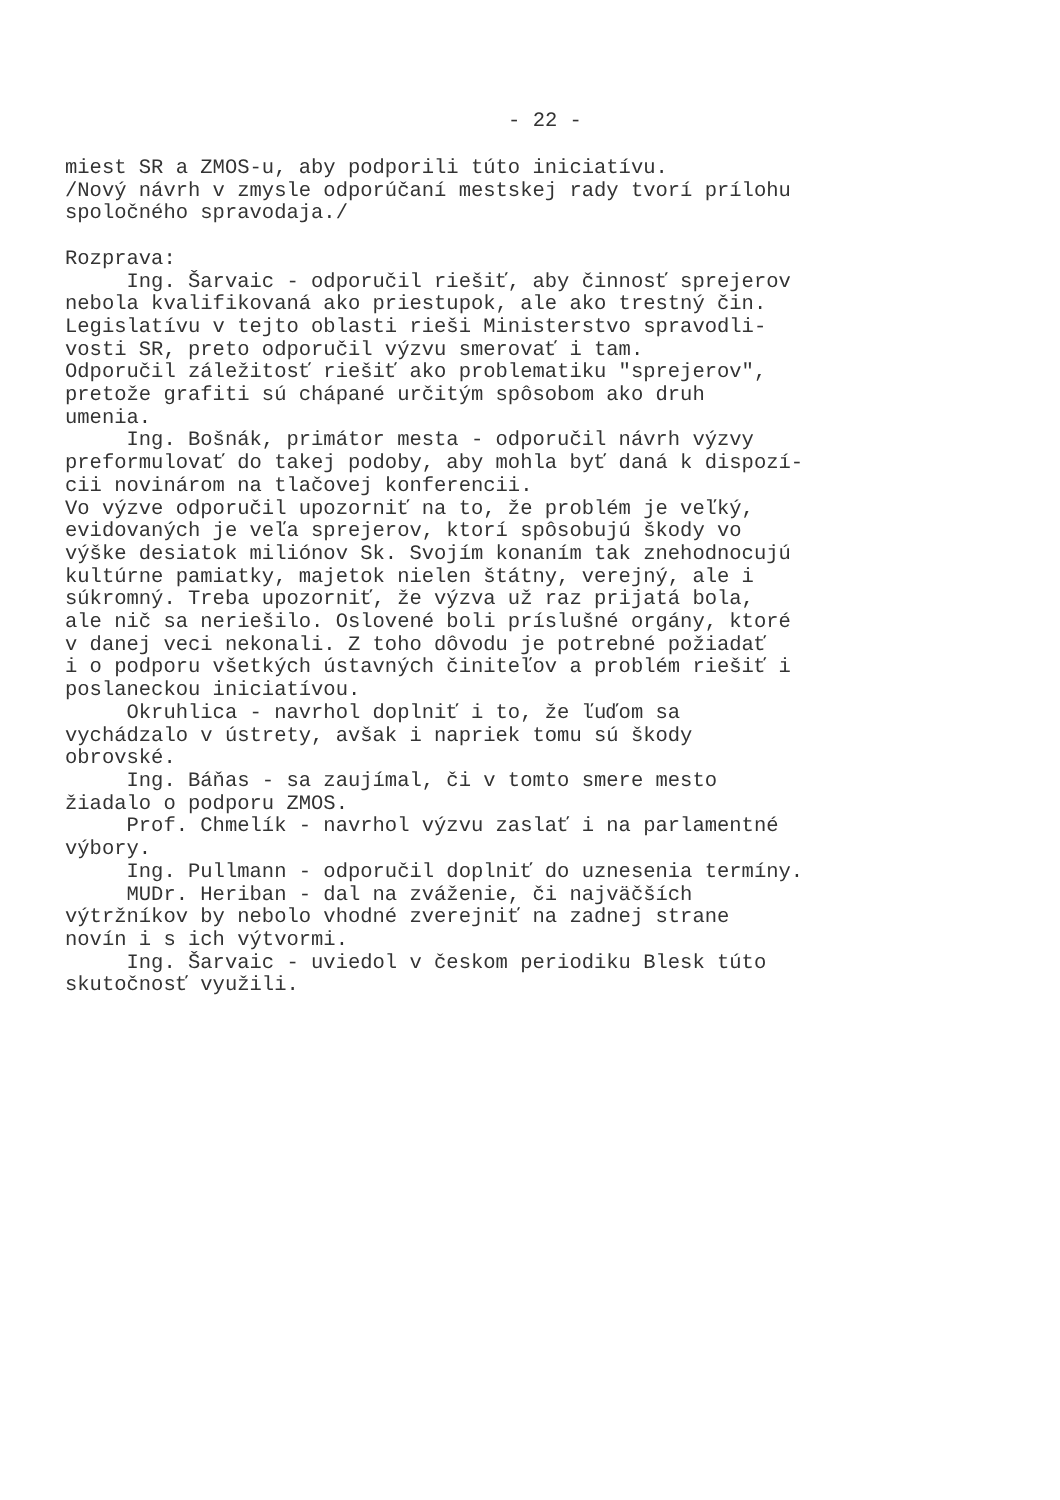- 22 -
miest SR a ZMOS-u, aby podporili túto iniciatívu. /Nový návrh v zmysle odporúčaní mestskej rady tvorí prílohu spoločného spravodaja./ Rozprava: Ing. Šarvaic - odporučil riešiť, aby činnosť sprejerov nebola kvalifikovaná ako priestupok, ale ako trestný čin. Legislatívu v tejto oblasti rieši Ministerstvo spravodli- vosti SR, preto odporučil výzvu smerovať i tam. Odporučil záležitosť riešiť ako problematiku "sprejerov", pretože grafiti sú chápané určitým spôsobom ako druh umenia. Ing. Bošnák, primátor mesta - odporučil návrh výzvy preformulovať do takej podoby, aby mohla byť daná k dispozí- cii novinárom na tlačovej konferencii. Vo výzve odporučil upozorniť na to, že problém je veľký, evidovaných je veľa sprejerov, ktorí spôsobujú škody vo výške desiatok miliónov Sk. Svojím konaním tak znehodnocujú kultúrne pamiatky, majetok nielen štátny, verejný, ale i súkromný. Treba upozorniť, že výzva už raz prijatá bola, ale nič sa neriešilo. Oslovené boli príslušné orgány, ktoré v danej veci nekonali. Z toho dôvodu je potrebné požiadať i o podporu všetkých ústavných činiteľov a problém riešiť i poslaneckou iniciatívou. Okruhlica - navrhol doplniť i to, že ľuďom sa vychádzalo v ústrety, avšak i napriek tomu sú škody obrovské. Ing. Báňas - sa zaujímal, či v tomto smere mesto žiadalo o podporu ZMOS. Prof. Chmelík - navrhol výzvu zaslať i na parlamentné výbory. Ing. Pullmann - odporučil doplniť do uznesenia termíny. MUDr. Heriban - dal na zváženie, či najväčších výtržníkov by nebolo vhodné zverejniť na zadnej strane novín i s ich výtvormi. Ing. Šarvaic - uviedol v českom periodiku Blesk túto skutočnosť využili.